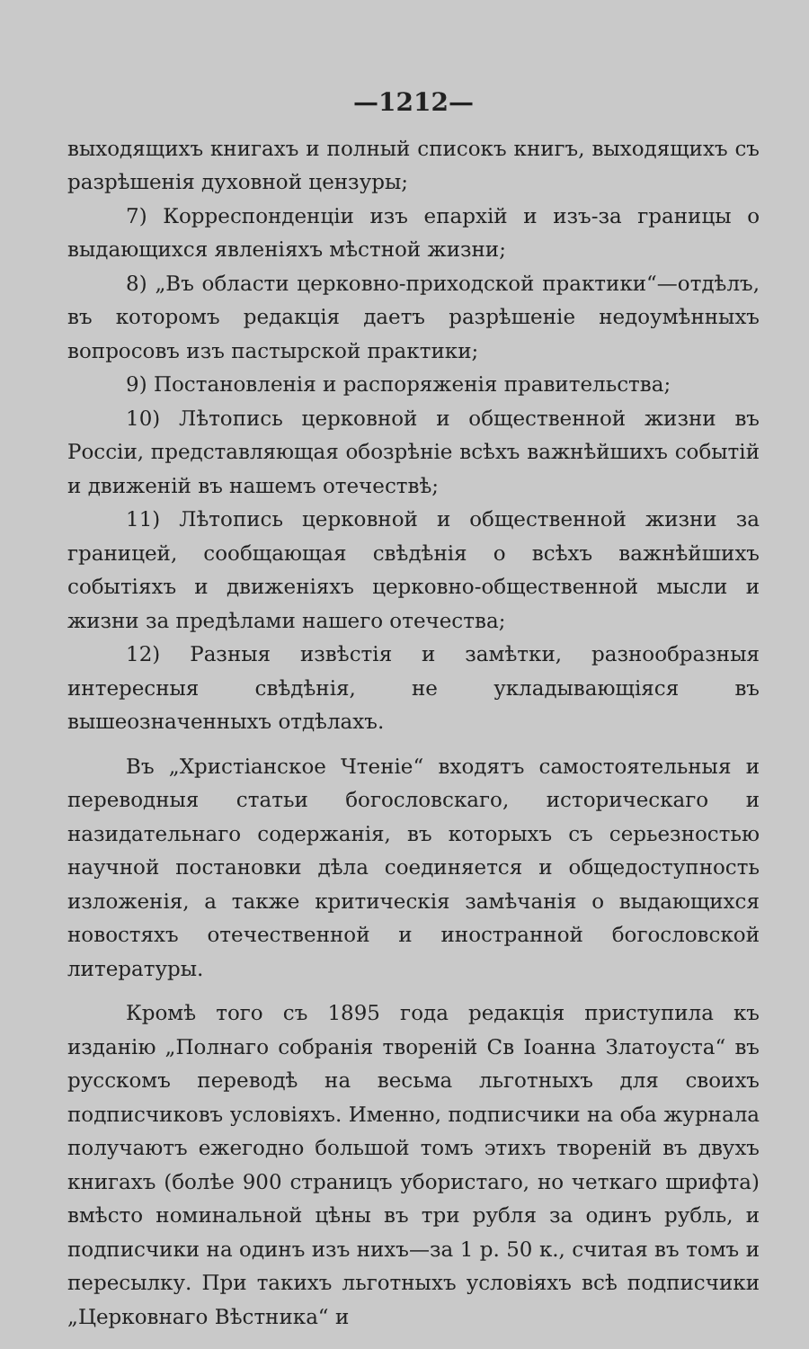—1212—
выходящихъ книгахъ и полный списокъ книгъ, выходящихъ съ разрѣшенія духовной цензуры;
7) Корреспонденціи изъ епархій и изъ-за границы о выдающихся явленіяхъ мѣстной жизни;
8) „Въ области церковно-приходской практики“—отдѣлъ, въ которомъ редакція даетъ разрѣшеніе недоумѣнныхъ вопросовъ изъ пастырской практики;
9) Постановленія и распоряженія правительства;
10) Лѣтопись церковной и общественной жизни въ Россіи, представляющая обозрѣніе всѣхъ важнѣйшихъ событій и движеній въ нашемъ отечествѣ;
11) Лѣтопись церковной и общественной жизни за границей, сообщающая свѣдѣнія о всѣхъ важнѣйшихъ событіяхъ и движеніяхъ церковно-общественной мысли и жизни за предѣлами нашего отечества;
12) Разныя извѣстія и замѣтки, разнообразныя интересныя свѣдѣнія, не укладывающіяся въ вышеозначенныхъ отдѣлахъ.
Въ „Христіанское Чтеніе“ входятъ самостоятельныя и переводныя статьи богословскаго, историческаго и назидательнаго содержанія, въ которыхъ съ серьезностью научной постановки дѣла соединяется и общедоступность изложенія, а также критическія замѣчанія о выдающихся новостяхъ отечественной и иностранной богословской литературы.
Кромѣ того съ 1895 года редакція приступила къ изданію „Полнаго собранія твореній Св Іоанна Златоуста“ въ русскомъ переводѣ на весьма льготныхъ для своихъ подписчиковъ условіяхъ. Именно, подписчики на оба журнала получаютъ ежегодно большой томъ этихъ твореній въ двухъ книгахъ (болѣе 900 страницъ убористаго, но четкаго шрифта) вмѣсто номинальной цѣны въ три рубля за одинъ рубль, и подписчики на одинъ изъ нихъ—за 1 р. 50 к., считая въ томъ и пересылку. При такихъ льготныхъ условіяхъ всѣ подписчики „Церковнаго Вѣстника“ и